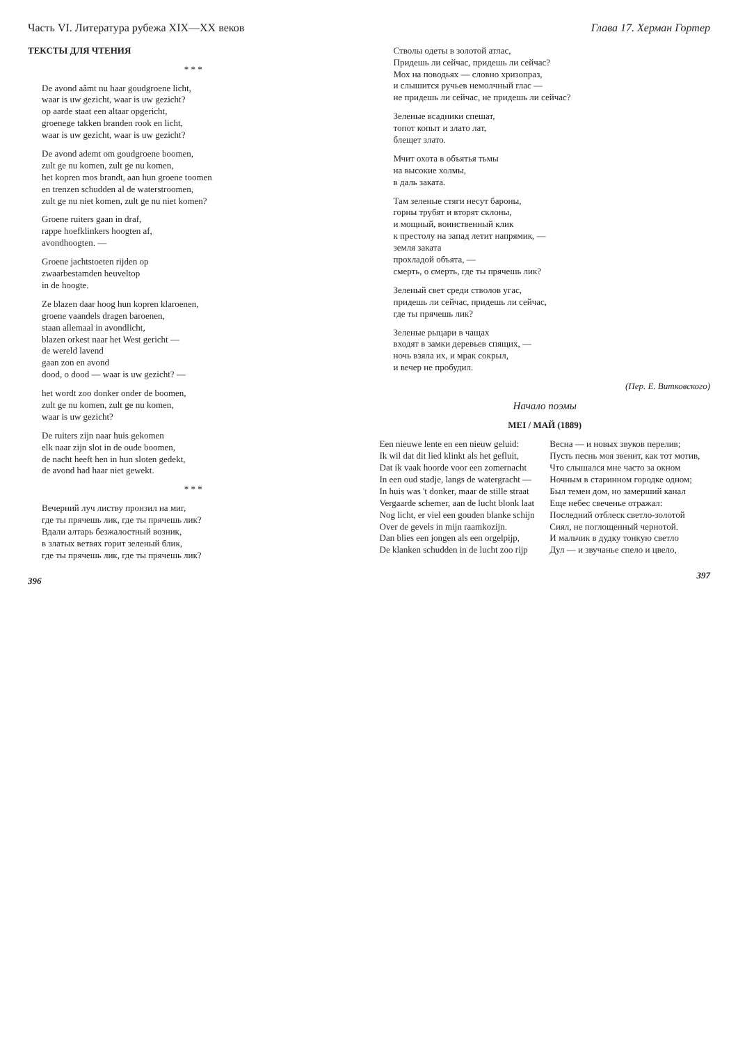Часть VI. Литература рубежа XIX—XX веков
ТЕКСТЫ ДЛЯ ЧТЕНИЯ
* * *
De avond aâmt nu haar goudgroene licht,
waar is uw gezicht, waar is uw gezicht?
op aarde staat een altaar opgericht,
groenege takken branden rook en licht,
waar is uw gezicht, waar is uw gezicht?
De avond ademt om goudgroene boomen,
zult ge nu komen, zult ge nu komen,
het kopren mos brandt, aan hun groene toomen
en trenzen schudden al de waterstroomen,
zult ge nu niet komen, zult ge nu niet komen?
Groene ruiters gaan in draf,
rappe hoefklinkers hoogten af,
avondhoogten. —
Groene jachtstoeten rijden op
zwaarbestamden heuveltop
in de hoogte.
Ze blazen daar hoog hun kopren klaroenen,
groene vaandels dragen baroenen,
staan allemaal in avondlicht,
blazen orkest naar het West gericht —
de wereld lavend
gaan zon en avond
dood, o dood — waar is uw gezicht? —
het wordt zoo donker onder de boomen,
zult ge nu komen, zult ge nu komen,
waar is uw gezicht?
De ruiters zijn naar huis gekomen
elk naar zijn slot in de oude boomen,
de nacht heeft hen in hun sloten gedekt,
de avond had haar niet gewekt.
* * *
Вечерний луч листву пронзил на миг,
где ты прячешь лик, где ты прячешь лик?
Вдали алтарь безжалостный возник,
в златых ветвях горит зеленый блик,
где ты прячешь лик, где ты прячешь лик?
396
Глава 17. Херман Гортер
Стволы одеты в золотой атлас,
Придешь ли сейчас, придешь ли сейчас?
Мох на поводьях — словно хризопраз,
и слышится ручьев немолчный глас —
не придешь ли сейчас, не придешь ли сейчас?
Зеленые всадники спешат,
топот копыт и злато лат,
блещет злато.
Мчит охота в объятья тьмы
на высокие холмы,
в даль заката.
Там зеленые стяги несут бароны,
горны трубят и вторят склоны,
и мощный, воинственный клик
к престолу на запад летит напрямик, —
земля заката
прохладой объята, —
смерть, о смерть, где ты прячешь лик?
Зеленый свет среди стволов угас,
придешь ли сейчас, придешь ли сейчас,
где ты прячешь лик?
Зеленые рыцари в чащах
входят в замки деревьев спящих, —
ночь взяла их, и мрак сокрыл,
и вечер не пробудил.
(Пер. Е. Витковского)
Начало поэмы
MEI / МАЙ (1889)
Een nieuwe lente en een nieuw geluid:
Ik wil dat dit lied klinkt als het gefluit,
Dat ik vaak hoorde voor een zomernacht
In een oud stadje, langs de watergracht —
In huis was 't donker, maar de stille straat
Vergaarde schemer, aan de lucht blonk laat
Nog licht, er viel een gouden blanke schijn
Over de gevels in mijn raamkozijn.
Dan blies een jongen als een orgelpijp,
De klanken schudden in de lucht zoo rijp
Весна — и новых звуков перелив;
Пусть песнь моя звенит, как тот мотив,
Что слышался мне часто за окном
Ночным в старинном городке одном;
Был темен дом, но замерший канал
Еще небес свеченье отражал:
Последний отблеск светло-золотой
Сиял, не поглощенный чернотой.
И мальчик в дудку тонкую светло
Дул — и звучанье спело и цвело,
397